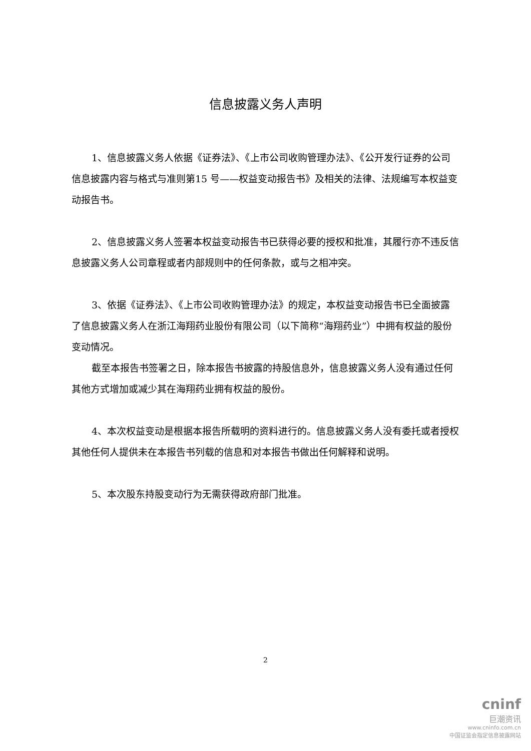信息披露义务人声明
1、信息披露义务人依据《证券法》、《上市公司收购管理办法》、《公开发行证券的公司信息披露内容与格式与准则第15 号——权益变动报告书》及相关的法律、法规编写本权益变动报告书。
2、信息披露义务人签署本权益变动报告书已获得必要的授权和批准，其履行亦不违反信息披露义务人公司章程或者内部规则中的任何条款，或与之相冲突。
3、依据《证券法》、《上市公司收购管理办法》的规定，本权益变动报告书已全面披露了信息披露义务人在浙江海翔药业股份有限公司（以下简称“海翔药业”）中拥有权益的股份变动情况。
截至本报告书签署之日，除本报告书披露的持股信息外，信息披露义务人没有通过任何其他方式增加或减少其在海翔药业拥有权益的股份。
4、本次权益变动是根据本报告所载明的资料进行的。信息披露义务人没有委托或者授权其他任何人提供未在本报告书列载的信息和对本报告书做出任何解释和说明。
5、本次股东持股变动行为无需获得政府部门批准。
2
cninf
巨潮资讯
www.cninfo.com.cn
中国证监会指定信息披露网站